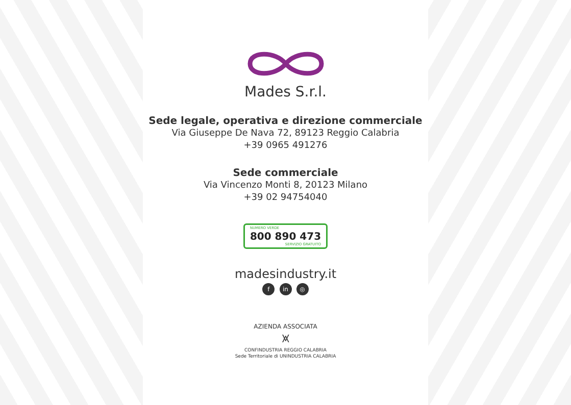Mades S.r.l.
Sede legale, operativa e direzione commerciale
Via Giuseppe De Nava 72, 89123 Reggio Calabria
+39 0965 491276
Sede commerciale
Via Vincenzo Monti 8, 20123 Milano
+39 02 94754040
NUMERO VERDE 800 890 473 SERVIZIO GRATUITO
madesindustry.it
f in ◎
AZIENDA ASSOCIATA
⩙
CONFINDUSTRIA REGGIO CALABRIA
Sede Territoriale di UNINDUSTRIA CALABRIA